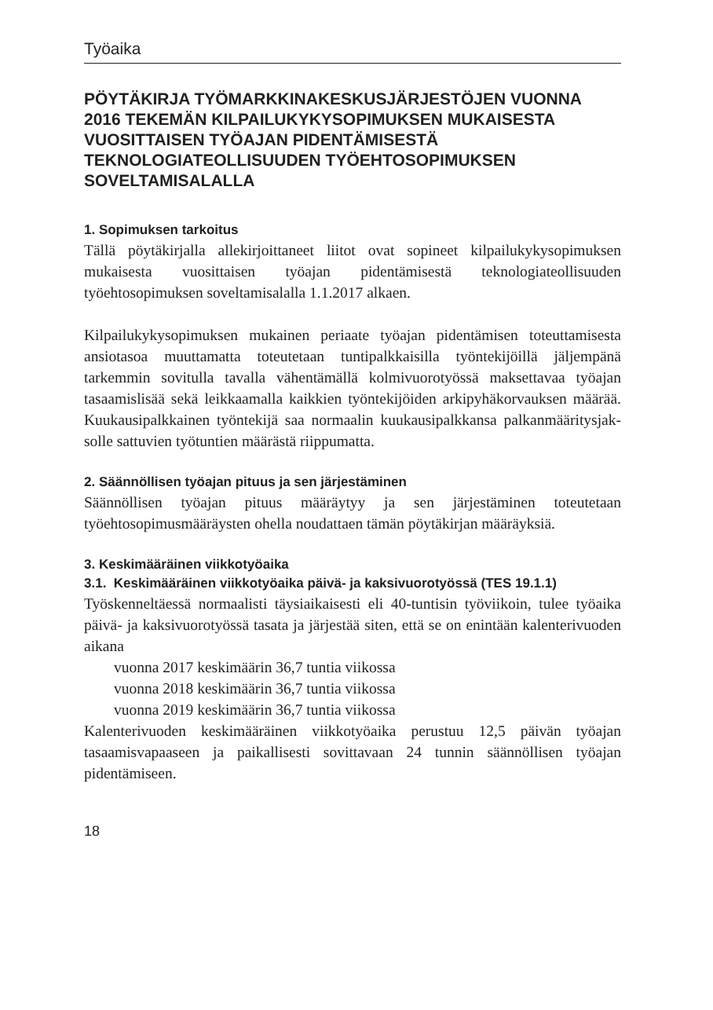Työaika
PÖYTÄKIRJA TYÖMARKKINAKESKUSJÄRJESTÖJEN VUONNA 2016 TEKEMÄN KILPAILUKYKYSOPIMUKSEN MUKAISESTA VUOSITTAISEN TYÖAJAN PIDENTÄMISESTÄ TEKNOLOGIATEOLLISUUDEN TYÖEHTOSOPIMUKSEN SOVELTAMISALALLA
1. Sopimuksen tarkoitus
Tällä pöytäkirjalla allekirjoittaneet liitot ovat sopineet kilpailukyky­sopimuksen mukaisesta vuosittaisen työajan pidentämisestä teknolo­giateollisuuden työehtosopimuksen soveltamisalalla 1.1.2017 alkaen.
Kilpailukykysopimuksen mukainen periaate työajan pidentämisen toteuttamisesta ansiotasoa muuttamatta toteutetaan tuntipalkkaisilla työntekijöillä jäljempänä tarkemmin sovitulla tavalla vähentämällä kolmivuorotyössä maksettavaa työajan tasaamislisää sekä leikkaamalla kaikkien työntekijöiden arkipyhäkorvauksen määrää. Kuukausipalk­kainen työntekijä saa normaalin kuukausipalkkansa palkanmääritysjak­solle sattuvien työtuntien määrästä riippumatta.
2. Säännöllisen työajan pituus ja sen järjestäminen
Säännöllisen työajan pituus määräytyy ja sen järjestäminen toteutetaan työehtosopimusmääräysten ohella noudattaen tämän pöytäkirjan mää­räyksiä.
3. Keskimääräinen viikkotyöaika
3.1. Keskimääräinen viikkotyöaika päivä- ja kaksivuorotyössä (TES 19.1.1)
Työskenneltäessä normaalisti täysiaikaisesti eli 40-tuntisin työviikoin, tulee työaika päivä- ja kaksivuorotyössä tasata ja järjestää siten, että se on enintään kalenterivuoden aikana
vuonna 2017 keskimäärin 36,7 tuntia viikossa
vuonna 2018 keskimäärin 36,7 tuntia viikossa
vuonna 2019 keskimäärin 36,7 tuntia viikossa
Kalenterivuoden keskimääräinen viikkotyöaika perustuu 12,5 päivän työajan tasaamisvapaaseen ja paikallisesti sovittavaan 24 tunnin sään­nöllisen työajan pidentämiseen.
18